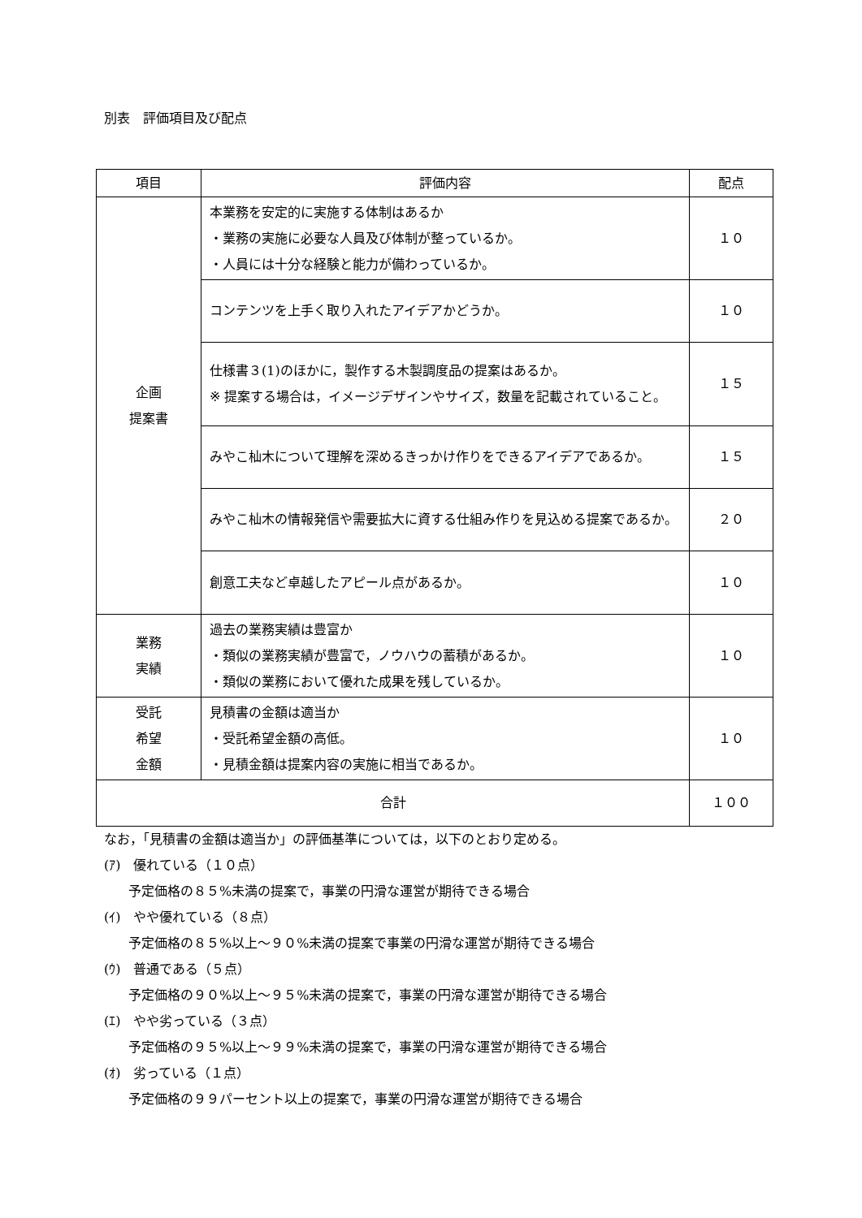別表　評価項目及び配点
| 項目 | 評価内容 | 配点 |
| --- | --- | --- |
| 企画 提案書 | 本業務を安定的に実施する体制はあるか ・業務の実施に必要な人員及び体制が整っているか。 ・人員には十分な経験と能力が備わっているか。 | １０ |
| | コンテンツを上手く取り入れたアイデアかどうか。 | １０ |
| | 仕様書３(1)のほかに，製作する木製調度品の提案はあるか。 ※ 提案する場合は，イメージデザインやサイズ，数量を記載されていること。 | １５ |
| | みやこ杣木について理解を深めるきっかけ作りをできるアイデアであるか。 | １５ |
| | みやこ杣木の情報発信や需要拡大に資する仕組み作りを見込める提案であるか。 | ２０ |
| | 創意工夫など卓越したアピール点があるか。 | １０ |
| 業務 実績 | 過去の業務実績は豊富か ・類似の業務実績が豊富で，ノウハウの蓄積があるか。 ・類似の業務において優れた成果を残しているか。 | １０ |
| 受託 希望 金額 | 見積書の金額は適当か ・受託希望金額の高低。 ・見積金額は提案内容の実施に相当であるか。 | １０ |
| 合計 | | １００ |
なお，「見積書の金額は適当か」の評価基準については，以下のとおり定める。
(ｱ)　優れている（１０点）
予定価格の８５%未満の提案で，事業の円滑な運営が期待できる場合
(ｲ)　やや優れている（８点）
予定価格の８５%以上～９０%未満の提案で事業の円滑な運営が期待できる場合
(ｳ)　普通である（５点）
予定価格の９０%以上～９５%未満の提案で，事業の円滑な運営が期待できる場合
(ｴ)　やや劣っている（３点）
予定価格の９５%以上～９９%未満の提案で，事業の円滑な運営が期待できる場合
(ｵ)　劣っている（１点）
予定価格の９９パーセント以上の提案で，事業の円滑な運営が期待できる場合